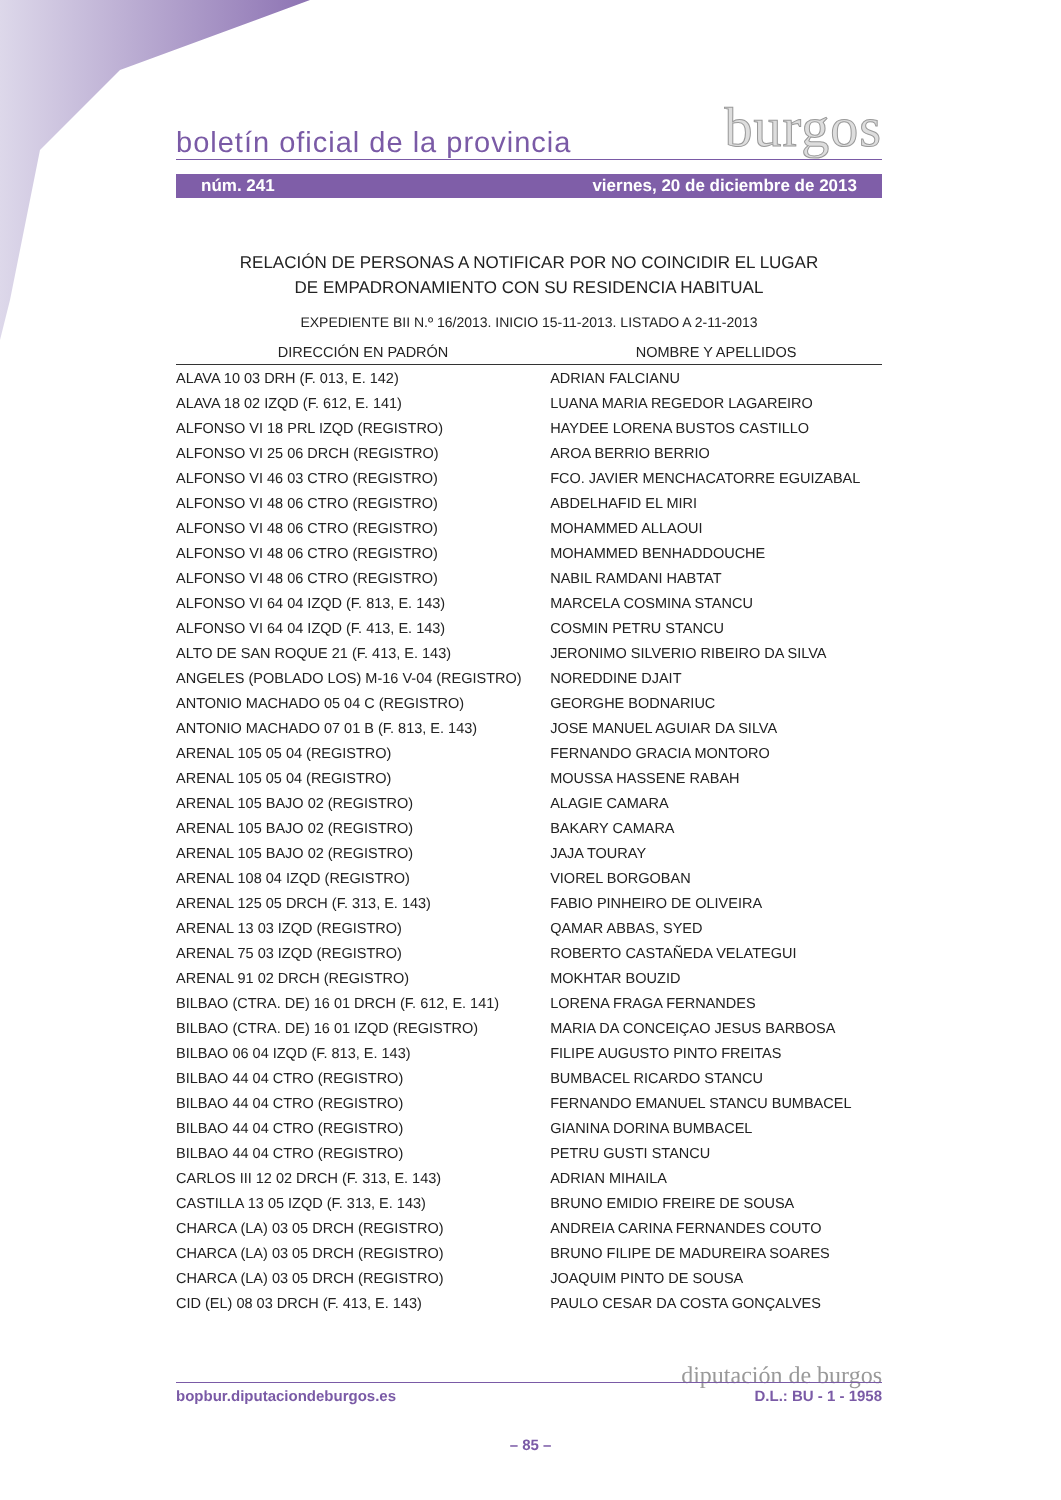boletín oficial de la provincia burgos
núm. 241 viernes, 20 de diciembre de 2013
RELACIÓN DE PERSONAS A NOTIFICAR POR NO COINCIDIR EL LUGAR
DE EMPADRONAMIENTO CON SU RESIDENCIA HABITUAL
EXPEDIENTE BII N.º 16/2013. INICIO 15-11-2013. LISTADO A 2-11-2013
| DIRECCIÓN EN PADRÓN | NOMBRE Y APELLIDOS |
| --- | --- |
| ALAVA 10 03 DRH (F. 013, E. 142) | ADRIAN FALCIANU |
| ALAVA 18 02 IZQD (F. 612, E. 141) | LUANA MARIA REGEDOR LAGAREIRO |
| ALFONSO VI 18 PRL IZQD (REGISTRO) | HAYDEE LORENA BUSTOS CASTILLO |
| ALFONSO VI 25 06 DRCH (REGISTRO) | AROA BERRIO BERRIO |
| ALFONSO VI 46 03 CTRO (REGISTRO) | FCO. JAVIER MENCHACATORRE EGUIZABAL |
| ALFONSO VI 48 06 CTRO (REGISTRO) | ABDELHAFID EL MIRI |
| ALFONSO VI 48 06 CTRO (REGISTRO) | MOHAMMED ALLAOUI |
| ALFONSO VI 48 06 CTRO (REGISTRO) | MOHAMMED BENHADDOUCHE |
| ALFONSO VI 48 06 CTRO (REGISTRO) | NABIL RAMDANI HABTAT |
| ALFONSO VI 64 04 IZQD (F. 813, E. 143) | MARCELA COSMINA STANCU |
| ALFONSO VI 64 04 IZQD (F. 413, E. 143) | COSMIN PETRU STANCU |
| ALTO DE SAN ROQUE 21 (F. 413, E. 143) | JERONIMO SILVERIO RIBEIRO DA SILVA |
| ANGELES (POBLADO LOS) M-16 V-04 (REGISTRO) | NOREDDINE DJAIT |
| ANTONIO MACHADO 05 04 C (REGISTRO) | GEORGHE BODNARIUC |
| ANTONIO MACHADO 07 01 B (F. 813, E. 143) | JOSE MANUEL AGUIAR DA SILVA |
| ARENAL 105 05 04 (REGISTRO) | FERNANDO GRACIA MONTORO |
| ARENAL 105 05 04 (REGISTRO) | MOUSSA HASSENE RABAH |
| ARENAL 105 BAJO 02 (REGISTRO) | ALAGIE CAMARA |
| ARENAL 105 BAJO 02 (REGISTRO) | BAKARY CAMARA |
| ARENAL 105 BAJO 02 (REGISTRO) | JAJA TOURAY |
| ARENAL 108 04 IZQD (REGISTRO) | VIOREL BORGOBAN |
| ARENAL 125 05 DRCH (F. 313, E. 143) | FABIO PINHEIRO DE OLIVEIRA |
| ARENAL 13 03 IZQD (REGISTRO) | QAMAR ABBAS, SYED |
| ARENAL 75 03 IZQD (REGISTRO) | ROBERTO CASTAÑEDA VELATEGUI |
| ARENAL 91 02 DRCH (REGISTRO) | MOKHTAR BOUZID |
| BILBAO (CTRA. DE) 16 01 DRCH (F. 612, E. 141) | LORENA FRAGA FERNANDES |
| BILBAO (CTRA. DE) 16 01 IZQD (REGISTRO) | MARIA DA CONCEIÇAO JESUS BARBOSA |
| BILBAO 06 04 IZQD (F. 813, E. 143) | FILIPE AUGUSTO PINTO FREITAS |
| BILBAO 44 04 CTRO (REGISTRO) | BUMBACEL RICARDO STANCU |
| BILBAO 44 04 CTRO (REGISTRO) | FERNANDO EMANUEL STANCU BUMBACEL |
| BILBAO 44 04 CTRO (REGISTRO) | GIANINA DORINA BUMBACEL |
| BILBAO 44 04 CTRO (REGISTRO) | PETRU GUSTI STANCU |
| CARLOS III 12 02 DRCH (F. 313, E. 143) | ADRIAN MIHAILA |
| CASTILLA 13 05 IZQD (F. 313, E. 143) | BRUNO EMIDIO FREIRE DE SOUSA |
| CHARCA (LA) 03 05 DRCH (REGISTRO) | ANDREIA CARINA FERNANDES COUTO |
| CHARCA (LA) 03 05 DRCH (REGISTRO) | BRUNO FILIPE DE MADUREIRA SOARES |
| CHARCA (LA) 03 05 DRCH (REGISTRO) | JOAQUIM PINTO DE SOUSA |
| CID (EL) 08 03 DRCH (F. 413, E. 143) | PAULO CESAR DA COSTA GONÇALVES |
diputación de burgos
bopbur.diputaciondeburgos.es D.L.: BU - 1 - 1958
– 85 –